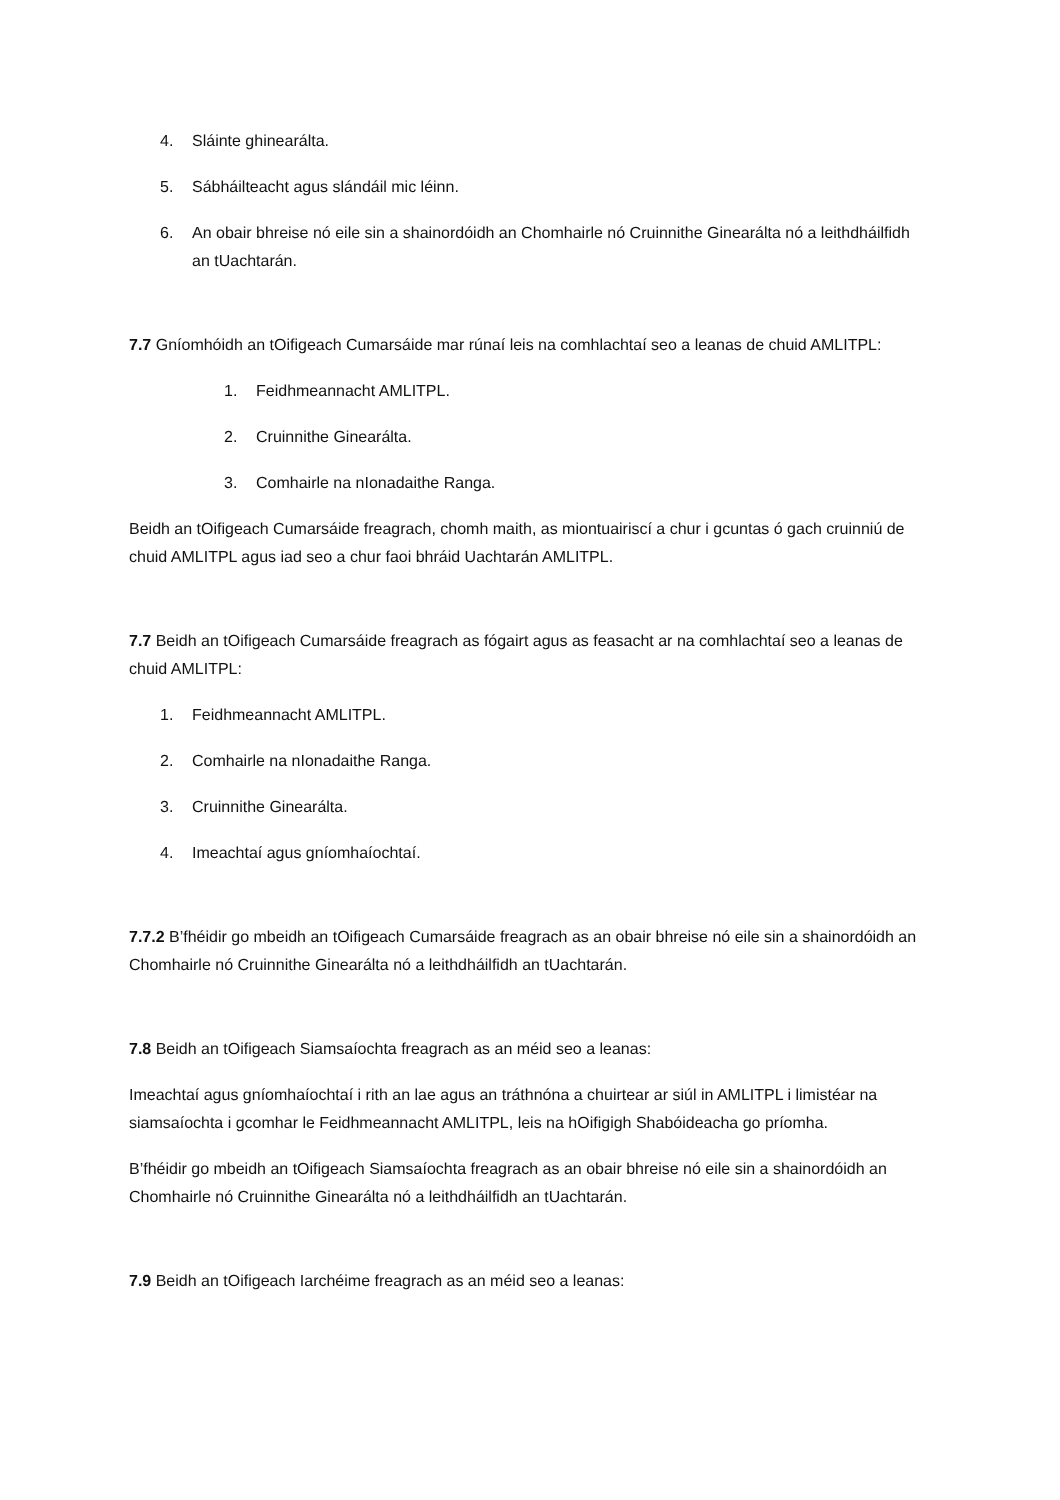4. Sláinte ghinearálta.
5. Sábháilteacht agus slándáil mic léinn.
6. An obair bhreise nó eile sin a shainordóidh an Chomhairle nó Cruinnithe Ginearálta nó a leithdháilfidh an tUachtarán.
7.7 Gníomhóidh an tOifigeach Cumarsáide mar rúnaí leis na comhlachtaí seo a leanas de chuid AMLITPL:
1. Feidhmeannacht AMLITPL.
2. Cruinnithe Ginearálta.
3. Comhairle na nIonadaithe Ranga.
Beidh an tOifigeach Cumarsáide freagrach, chomh maith, as miontuairiscí a chur i gcuntas ó gach cruinniú de chuid AMLITPL agus iad seo a chur faoi bhráid Uachtarán AMLITPL.
7.7 Beidh an tOifigeach Cumarsáide freagrach as fógairt agus as feasacht ar na comhlachtaí seo a leanas de chuid AMLITPL:
1. Feidhmeannacht AMLITPL.
2. Comhairle na nIonadaithe Ranga.
3. Cruinnithe Ginearálta.
4. Imeachtaí agus gníomhaíochtaí.
7.7.2 B’fhéidir go mbeidh an tOifigeach Cumarsáide freagrach as an obair bhreise nó eile sin a shainordóidh an Chomhairle nó Cruinnithe Ginearálta nó a leithdháilfidh an tUachtarán.
7.8 Beidh an tOifigeach Siamsaíochta freagrach as an méid seo a leanas:
Imeachtaí agus gníomhaíochtaí i rith an lae agus an tráthnóna a chuirtear ar siúl in AMLITPL i limistéar na siamsaíochta i gcomhar le Feidhmeannacht AMLITPL, leis na hOifigigh Shabóideacha go príomha.
B’fhéidir go mbeidh an tOifigeach Siamsaíochta freagrach as an obair bhreise nó eile sin a shainordóidh an Chomhairle nó Cruinnithe Ginearálta nó a leithdháilfidh an tUachtarán.
7.9 Beidh an tOifigeach Iarchéime freagrach as an méid seo a leanas: